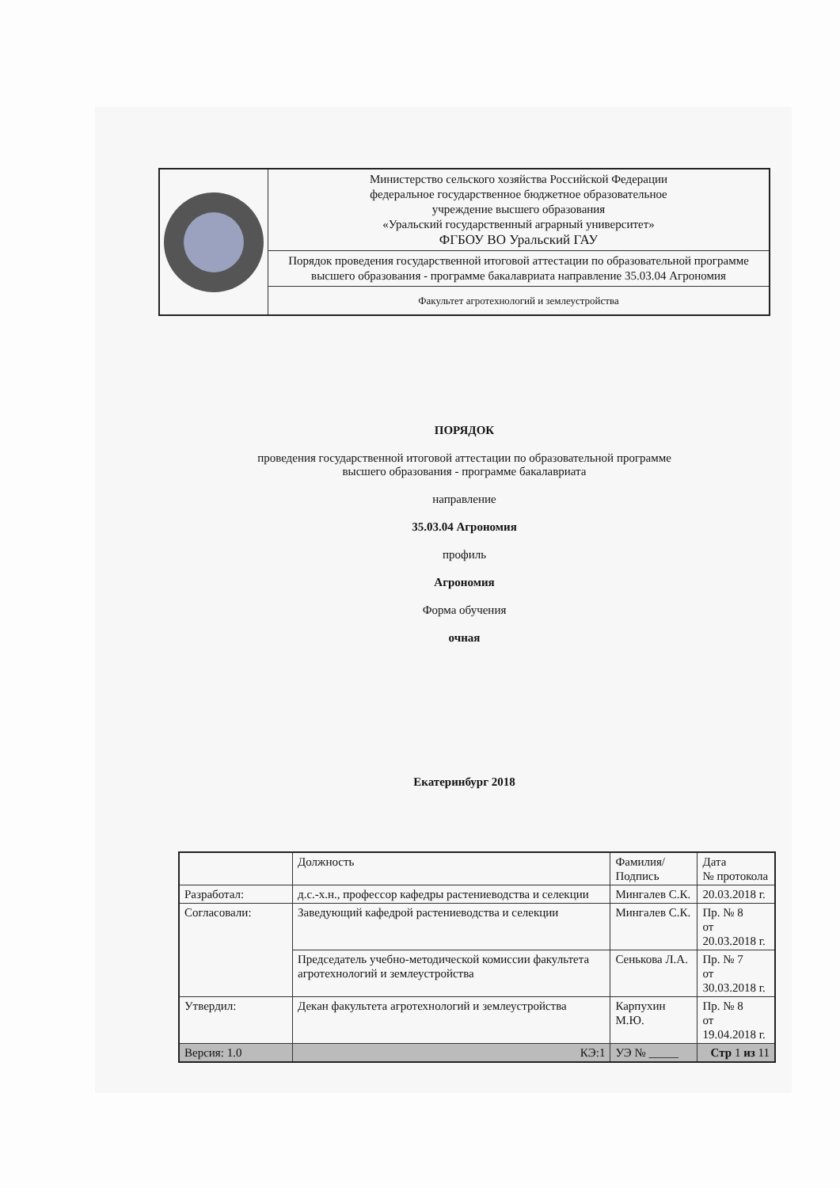| | Министерство сельского хозяйства Российской Федерации федеральное государственное бюджетное образовательное учреждение высшего образования «Уральский государственный аграрный университет» ФГБОУ ВО Уральский ГАУ |
| | Порядок проведения государственной итоговой аттестации по образовательной программе высшего образования - программе бакалавриата направление 35.03.04 Агрономия |
| | Факультет агротехнологий и землеустройства |
ПОРЯДОК
проведения государственной итоговой аттестации по образовательной программе
высшего образования - программе бакалавриата
направление
35.03.04 Агрономия
профиль
Агрономия
Форма обучения
очная
Екатеринбург 2018
| | Должность | Фамилия/ Подпись | Дата № протокола |
| --- | --- | --- | --- |
| Разработал: | д.с.-х.н., профессор кафедры растениеводства и селекции | Мингалев С.К. | 20.03.2018 г. |
| Согласовали: | Заведующий кафедрой растениеводства и селекции | Мингалев С.К. | Пр. № 8 от 20.03.2018 г. |
| | Председатель учебно-методической комиссии факультета агротехнологий и землеустройства | Сенькова Л.А. | Пр. № 7 от 30.03.2018 г. |
| Утвердил: | Декан факультета агротехнологий и землеустройства | Карпухин М.Ю. | Пр. № 8 от 19.04.2018 г. |
| Версия: 1.0 | КЭ:1 | УЭ № _____ | Стр 1 из 11 |